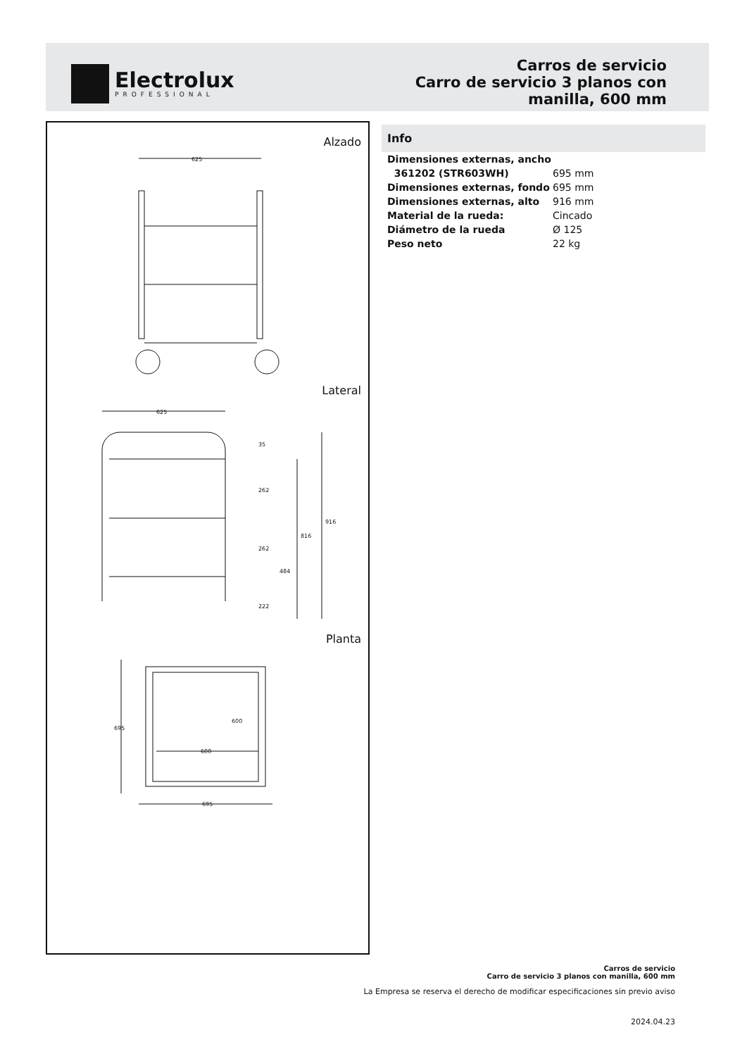Electrolux
PROFESSIONAL
Carros de servicio
Carro de servicio 3 planos con
manilla, 600 mm
Alzado
625
Lateral
625
35
262
262
222
484
816
916
Planta
695
695
600
600
Info
| Dimensiones externas, ancho | |
| 361202 (STR603WH) | 695 mm |
| Dimensiones externas, fondo | 695 mm |
| Dimensiones externas, alto | 916 mm |
| Material de la rueda: | Cincado |
| Diámetro de la rueda | Ø 125 |
| Peso neto | 22 kg |
Carros de servicio
Carro de servicio 3 planos con manilla, 600 mm
La Empresa se reserva el derecho de modificar especificaciones sin previo aviso
2024.04.23